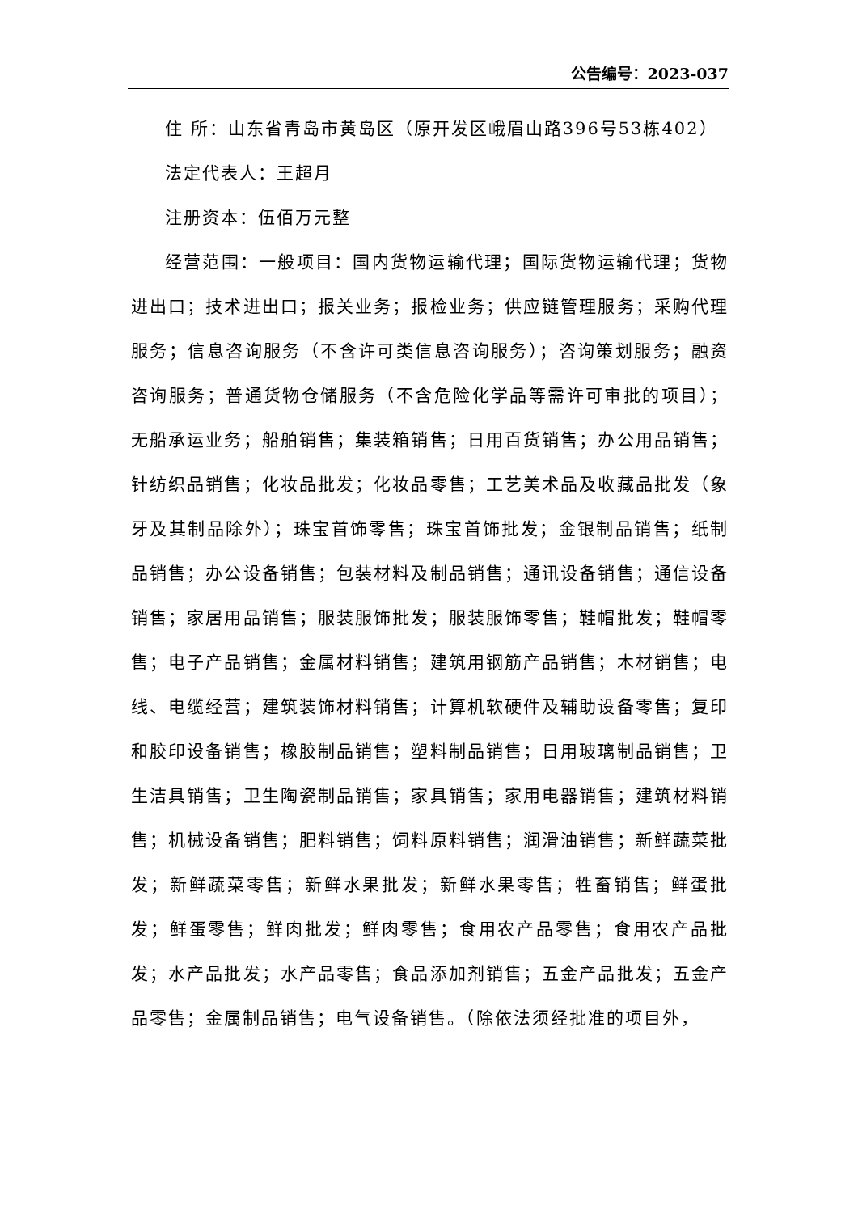公告编号：2023-037
住 所：山东省青岛市黄岛区（原开发区峨眉山路396号53栋402）
法定代表人：王超月
注册资本：伍佰万元整
经营范围：一般项目：国内货物运输代理；国际货物运输代理；货物进出口；技术进出口；报关业务；报检业务；供应链管理服务；采购代理服务；信息咨询服务（不含许可类信息咨询服务）；咨询策划服务；融资咨询服务；普通货物仓储服务（不含危险化学品等需许可审批的项目）；无船承运业务；船舶销售；集装箱销售；日用百货销售；办公用品销售；针纺织品销售；化妆品批发；化妆品零售；工艺美术品及收藏品批发（象牙及其制品除外）；珠宝首饰零售；珠宝首饰批发；金银制品销售；纸制品销售；办公设备销售；包装材料及制品销售；通讯设备销售；通信设备销售；家居用品销售；服装服饰批发；服装服饰零售；鞋帽批发；鞋帽零售；电子产品销售；金属材料销售；建筑用钢筋产品销售；木材销售；电线、电缆经营；建筑装饰材料销售；计算机软硬件及辅助设备零售；复印和胶印设备销售；橡胶制品销售；塑料制品销售；日用玻璃制品销售；卫生洁具销售；卫生陶瓷制品销售；家具销售；家用电器销售；建筑材料销售；机械设备销售；肥料销售；饲料原料销售；润滑油销售；新鲜蔬菜批发；新鲜蔬菜零售；新鲜水果批发；新鲜水果零售；牲畜销售；鲜蛋批发；鲜蛋零售；鲜肉批发；鲜肉零售；食用农产品零售；食用农产品批发；水产品批发；水产品零售；食品添加剂销售；五金产品批发；五金产品零售；金属制品销售；电气设备销售。（除依法须经批准的项目外，